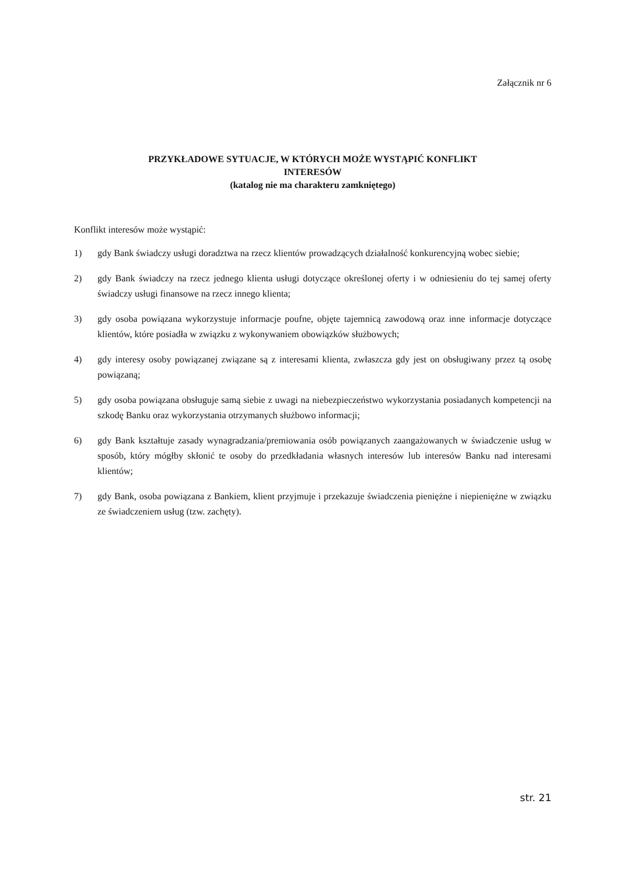Załącznik nr 6
PRZYKŁADOWE SYTUACJE, W KTÓRYCH MOŻE WYSTĄPIĆ KONFLIKT
INTERESÓW
(katalog nie ma charakteru zamkniętego)
Konflikt interesów może wystąpić:
1) gdy Bank świadczy usługi doradztwa na rzecz klientów prowadzących działalność konkurencyjną wobec siebie;
2) gdy Bank świadczy na rzecz jednego klienta usługi dotyczące określonej oferty i w odniesieniu do tej samej oferty świadczy usługi finansowe na rzecz innego klienta;
3) gdy osoba powiązana wykorzystuje informacje poufne, objęte tajemnicą zawodową oraz inne informacje dotyczące klientów, które posiadła w związku z wykonywaniem obowiązków służbowych;
4) gdy interesy osoby powiązanej związane są z interesami klienta, zwłaszcza gdy jest on obsługiwany przez tą osobę powiązaną;
5) gdy osoba powiązana obsługuje samą siebie z uwagi na niebezpieczeństwo wykorzystania posiadanych kompetencji na szkodę Banku oraz wykorzystania otrzymanych służbowo informacji;
6) gdy Bank kształtuje zasady wynagradzania/premiowania osób powiązanych zaangażowanych w świadczenie usług w sposób, który mógłby skłonić te osoby do przedkładania własnych interesów lub interesów Banku nad interesami klientów;
7) gdy Bank, osoba powiązana z Bankiem, klient przyjmuje i przekazuje świadczenia pieniężne i niepieniężne w związku ze świadczeniem usług (tzw. zachęty).
str. 21